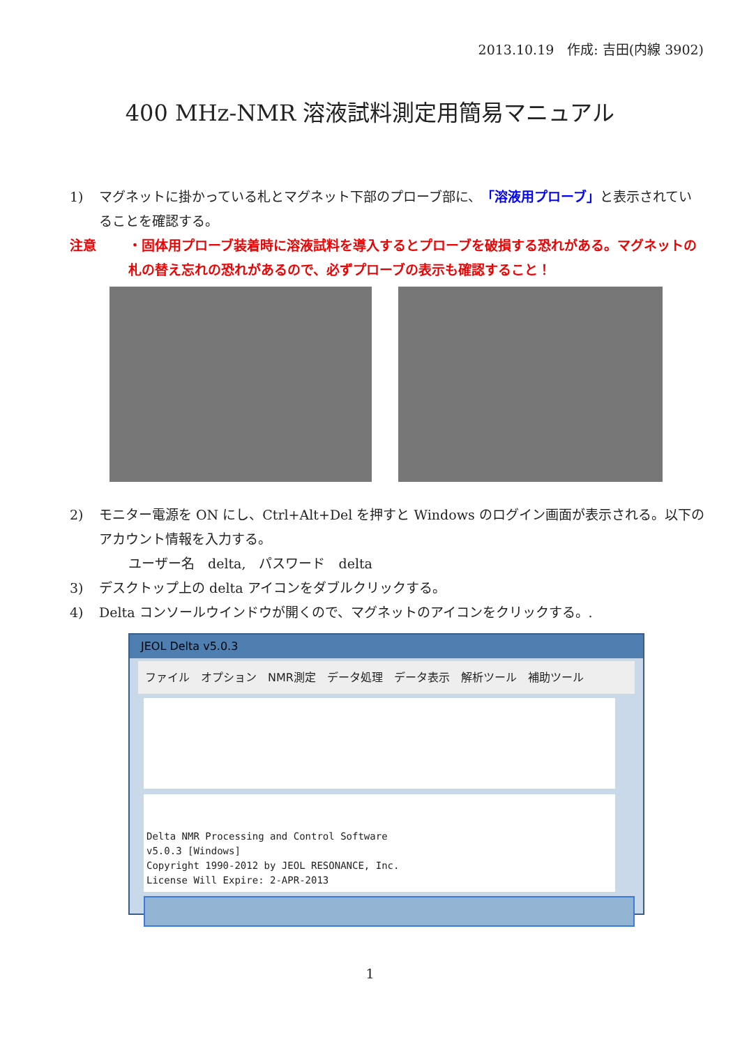2013.10.19　作成: 吉田(内線 3902)
400 MHz-NMR 溶液試料測定用簡易マニュアル
1) マグネットに掛かっている札とマグネット下部のプローブ部に、「溶液用プローブ」と表示されていることを確認する。
注意 ・固体用プローブ装着時に溶液試料を導入するとプローブを破損する恐れがある。マグネットの札の替え忘れの恐れがあるので、必ずプローブの表示も確認すること！
2) モニター電源を ON にし、Ctrl+Alt+Del を押すと Windows のログイン画面が表示される。以下のアカウント情報を入力する。
ユーザー名　delta,　パスワード　delta
3) デスクトップ上の delta アイコンをダブルクリックする。
4) Delta コンソールウインドウが開くので、マグネットのアイコンをクリックする。.
JEOL Delta v5.0.3
ファイル　オプション　NMR測定　データ処理　データ表示　解析ツール　補助ツール
Delta NMR Processing and Control Software
v5.0.3 [Windows]
Copyright 1990-2012 by JEOL RESONANCE, Inc.
License Will Expire: 2-APR-2013
1